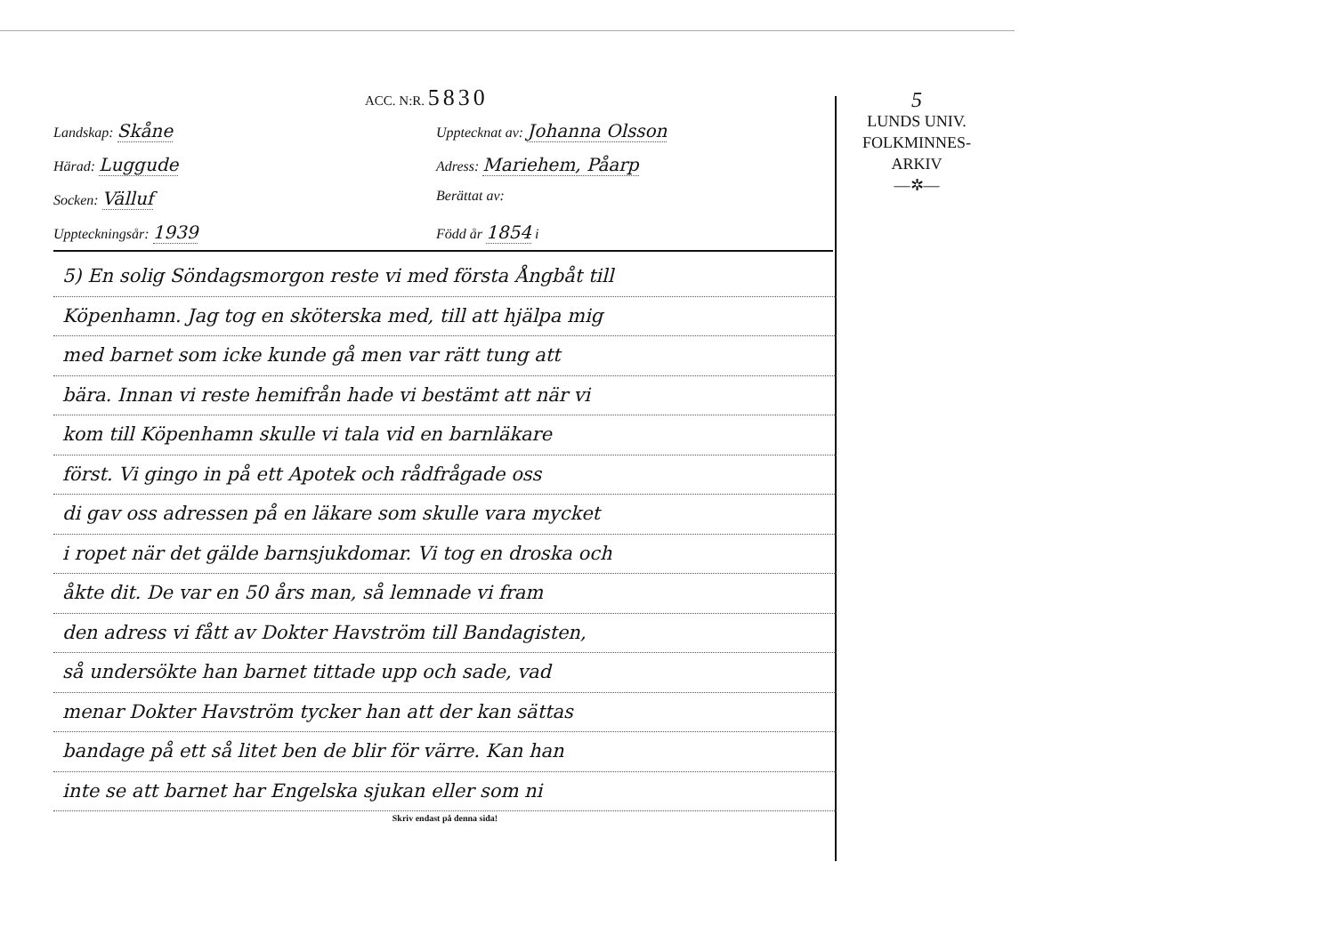ACC. N:R. 5830
Landskap: Skåne
Upptecknat av: Johanna Olsson
Härad: Luggude
Adress: Mariehem, Påarp
Socken: Välluf
Berättat av:
Uppteckningsår: 1939
Född år 1854 i
5) En solig Söndagsmorgon reste vi med första Ångbåt till
Köpenhamn. Jag tog en sköterska med, till att hjälpa mig
med barnet som icke kunde gå men var rätt tung att
bära. Innan vi reste hemifrån hade vi bestämt att när vi
kom till Köpenhamn skulle vi tala vid en barnläkare
först. Vi gingo in på ett Apotek och rådfrågade oss
di gav oss adressen på en läkare som skulle vara mycket
i ropet när det gälde barnsjukdomar. Vi tog en droska och
åkte dit. De var en 50 års man, så lemnade vi fram
den adress vi fått av Dokter Havström till Bandagisten,
så undersökte han barnet tittade upp och sade, vad
menar Dokter Havström tycker han att der kan sättas
bandage på ett så litet ben de blir för värre. Kan han
inte se att barnet har Engelska sjukan eller som ni
Skriv endast på denna sida!
5
LUNDS UNIV.
FOLKMINNES-
ARKIV
—✲—